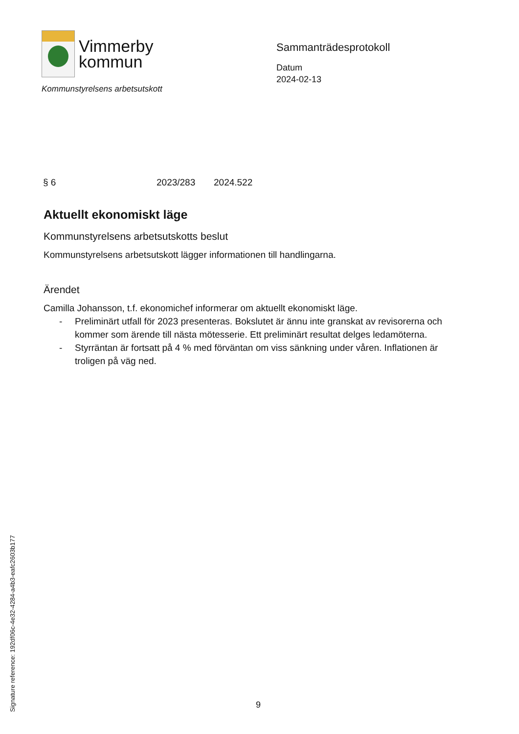Vimmerby
kommun
Kommunstyrelsens arbetsutskott
Sammanträdesprotokoll
Datum
2024-02-13
§ 6 2023/283 2024.522
Aktuellt ekonomiskt läge
Kommunstyrelsens arbetsutskotts beslut
Kommunstyrelsens arbetsutskott lägger informationen till handlingarna.
Ärendet
Camilla Johansson, t.f. ekonomichef informerar om aktuellt ekonomiskt läge.
- Preliminärt utfall för 2023 presenteras. Bokslutet är ännu inte granskat av revisorerna och kommer som ärende till nästa mötesserie. Ett preliminärt resultat delges ledamöterna.
- Styrräntan är fortsatt på 4 % med förväntan om viss sänkning under våren. Inflationen är troligen på väg ned.
Signature reference: 192df06c-4e32-4284-a4b3-eafc2603b177
9